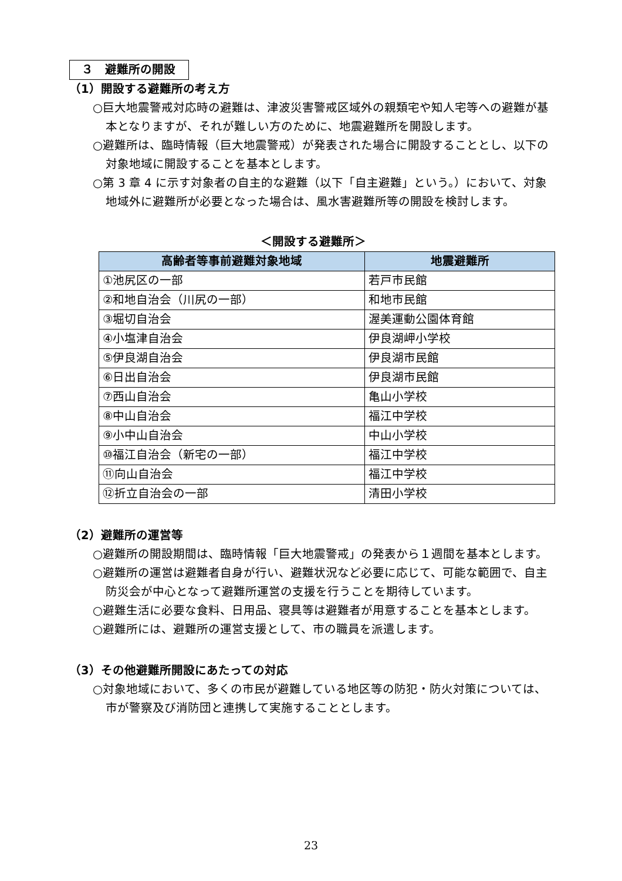３　避難所の開設
（1）開設する避難所の考え方
○巨大地震警戒対応時の避難は、津波災害警戒区域外の親類宅や知人宅等への避難が基本となりますが、それが難しい方のために、地震避難所を開設します。
○避難所は、臨時情報（巨大地震警戒）が発表された場合に開設することとし、以下の対象地域に開設することを基本とします。
○第 3 章 4 に示す対象者の自主的な避難（以下「自主避難」という。）において、対象地域外に避難所が必要となった場合は、風水害避難所等の開設を検討します。
＜開設する避難所＞
| 高齢者等事前避難対象地域 | 地震避難所 |
| --- | --- |
| ①池尻区の一部 | 若戸市民館 |
| ②和地自治会（川尻の一部） | 和地市民館 |
| ③堀切自治会 | 渥美運動公園体育館 |
| ④小塩津自治会 | 伊良湖岬小学校 |
| ⑤伊良湖自治会 | 伊良湖市民館 |
| ⑥日出自治会 | 伊良湖市民館 |
| ⑦西山自治会 | 亀山小学校 |
| ⑧中山自治会 | 福江中学校 |
| ⑨小中山自治会 | 中山小学校 |
| ⑩福江自治会（新宅の一部） | 福江中学校 |
| ⑪向山自治会 | 福江中学校 |
| ⑫折立自治会の一部 | 清田小学校 |
（2）避難所の運営等
○避難所の開設期間は、臨時情報「巨大地震警戒」の発表から１週間を基本とします。
○避難所の運営は避難者自身が行い、避難状況など必要に応じて、可能な範囲で、自主防災会が中心となって避難所運営の支援を行うことを期待しています。
○避難生活に必要な食料、日用品、寝具等は避難者が用意することを基本とします。
○避難所には、避難所の運営支援として、市の職員を派遣します。
（3）その他避難所開設にあたっての対応
○対象地域において、多くの市民が避難している地区等の防犯・防火対策については、市が警察及び消防団と連携して実施することとします。
23